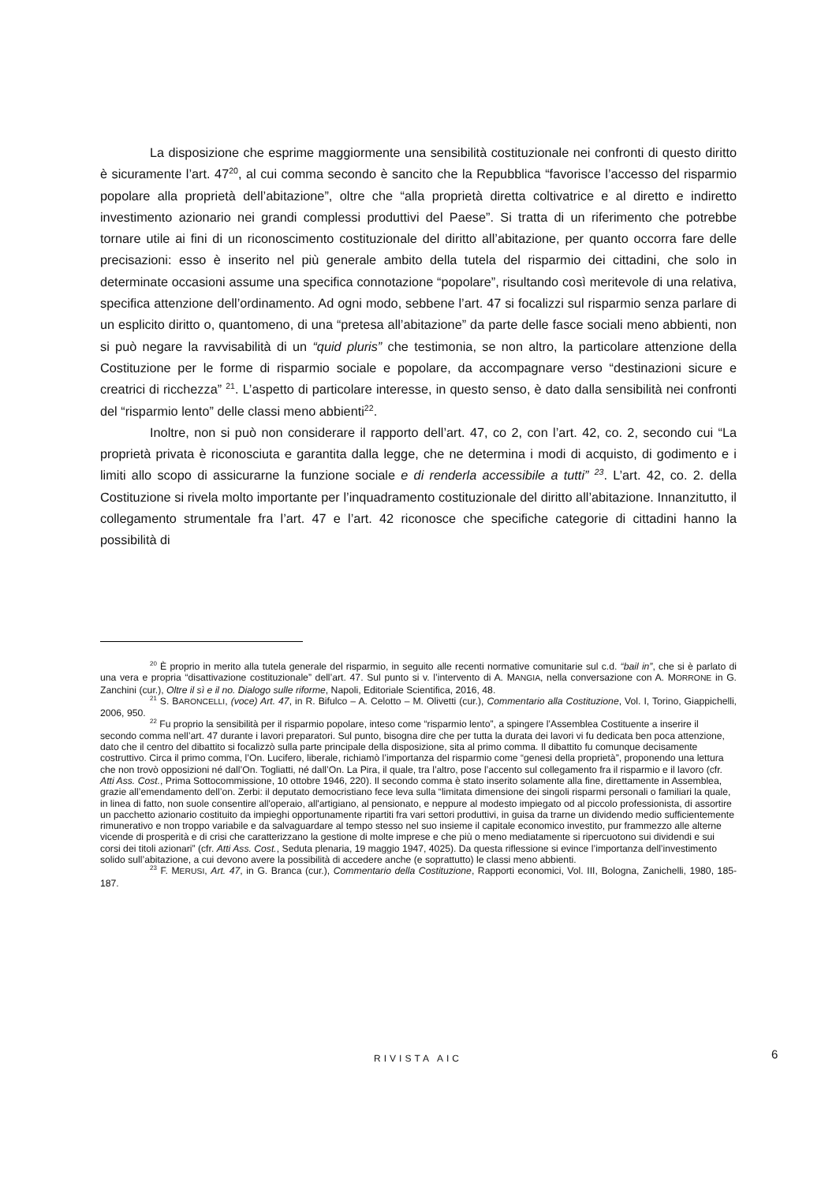La disposizione che esprime maggiormente una sensibilità costituzionale nei confronti di questo diritto è sicuramente l’art. 47<sup>20</sup>, al cui comma secondo è sancito che la Repubblica “favorisce l’accesso del risparmio popolare alla proprietà dell’abitazione”, oltre che “alla proprietà diretta coltivatrice e al diretto e indiretto investimento azionario nei grandi complessi produttivi del Paese”. Si tratta di un riferimento che potrebbe tornare utile ai fini di un riconoscimento costituzionale del diritto all’abitazione, per quanto occorra fare delle precisazioni: esso è inserito nel più generale ambito della tutela del risparmio dei cittadini, che solo in determinate occasioni assume una specifica connotazione “popolare”, risultando così meritevole di una relativa, specifica attenzione dell’ordinamento. Ad ogni modo, sebbene l’art. 47 si focalizzi sul risparmio senza parlare di un esplicito diritto o, quantomeno, di una “pretesa all’abitazione” da parte delle fasce sociali meno abbienti, non si può negare la ravvisabilità di un “quid pluris” che testimonia, se non altro, la particolare attenzione della Costituzione per le forme di risparmio sociale e popolare, da accompagnare verso “destinazioni sicure e creatrici di ricchezza” <sup>21</sup>. L’aspetto di particolare interesse, in questo senso, è dato dalla sensibilità nei confronti del “risparmio lento” delle classi meno abbienti<sup>22</sup>.
Inoltre, non si può non considerare il rapporto dell’art. 47, co 2, con l’art. 42, co. 2, secondo cui “La proprietà privata è riconosciuta e garantita dalla legge, che ne determina i modi di acquisto, di godimento e i limiti allo scopo di assicurarne la funzione sociale e di renderla accessibile a tutti” <sup>23</sup>. L’art. 42, co. 2. della Costituzione si rivela molto importante per l’inquadramento costituzionale del diritto all’abitazione. Innanzitutto, il collegamento strumentale fra l’art. 47 e l’art. 42 riconosce che specifiche categorie di cittadini hanno la possibilità di
<sup>20</sup> È proprio in merito alla tutela generale del risparmio, in seguito alle recenti normative comunitarie sul c.d. “bail in”, che si è parlato di una vera e propria “disattivazione costituzionale” dell’art. 47. Sul punto si v. l’intervento di A. MANGIA, nella conversazione con A. MORRONE in G. Zanchini (cur.), Oltre il sì e il no. Dialogo sulle riforme, Napoli, Editoriale Scientifica, 2016, 48.
<sup>21</sup> S. BARONCELLI, (voce) Art. 47, in R. Bifulco – A. Celotto – M. Olivetti (cur.), Commentario alla Costituzione, Vol. I, Torino, Giappichelli, 2006, 950.
<sup>22</sup> Fu proprio la sensibilità per il risparmio popolare, inteso come “risparmio lento”, a spingere l’Assemblea Costituente a inserire il secondo comma nell’art. 47 durante i lavori preparatori. Sul punto, bisogna dire che per tutta la durata dei lavori vi fu dedicata ben poca attenzione, dato che il centro del dibattito si focalizzò sulla parte principale della disposizione, sita al primo comma. Il dibattito fu comunque decisamente costruttivo. Circa il primo comma, l’On. Lucifero, liberale, richiamò l’importanza del risparmio come “genesi della proprietà”, proponendo una lettura che non trovò opposizioni né dall’On. Togliatti, né dall’On. La Pira, il quale, tra l’altro, pose l’accento sul collegamento fra il risparmio e il lavoro (cfr. Atti Ass. Cost., Prima Sottocommissione, 10 ottobre 1946, 220). Il secondo comma è stato inserito solamente alla fine, direttamente in Assemblea, grazie all’emendamento dell’on. Zerbi: il deputato democristiano fece leva sulla “limitata dimensione dei singoli risparmi personali o familiari la quale, in linea di fatto, non suole consentire all'operaio, all'artigiano, al pensionato, e neppure al modesto impiegato od al piccolo professionista, di assortire un pacchetto azionario costituito da impieghi opportunamente ripartiti fra vari settori produttivi, in guisa da trarne un dividendo medio sufficientemente rimunerativo e non troppo variabile e da salvaguardare al tempo stesso nel suo insieme il capitale economico investito, pur frammezzo alle alterne vicende di prosperità e di crisi che caratterizzano la gestione di molte imprese e che più o meno mediatamente si ripercuotono sui dividendi e sui corsi dei titoli azionari” (cfr. Atti Ass. Cost., Seduta plenaria, 19 maggio 1947, 4025). Da questa riflessione si evince l’importanza dell’investimento solido sull’abitazione, a cui devono avere la possibilità di accedere anche (e soprattutto) le classi meno abbienti.
<sup>23</sup> F. MERUSI, Art. 47, in G. Branca (cur.), Commentario della Costituzione, Rapporti economici, Vol. III, Bologna, Zanichelli, 1980, 185-187.
RIVISTA AIC 6